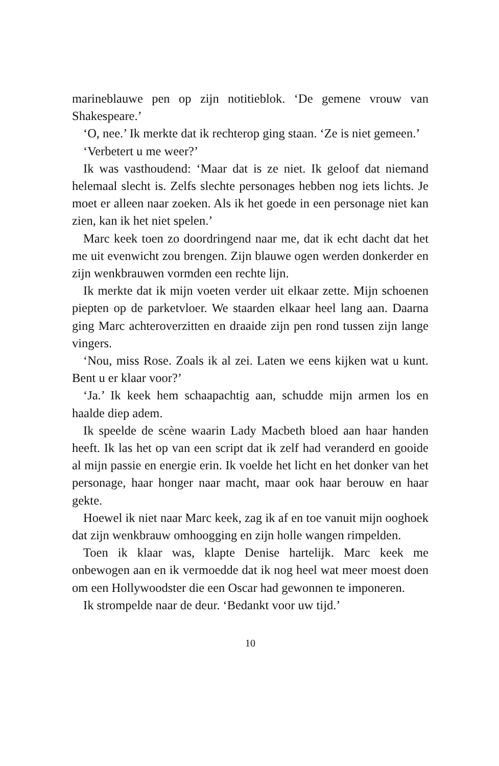marineblauwe pen op zijn notitieblok. ‘De gemene vrouw van Shakespeare.’
‘O, nee.’ Ik merkte dat ik rechterop ging staan. ‘Ze is niet gemeen.’
‘Verbetert u me weer?’
Ik was vasthoudend: ‘Maar dat is ze niet. Ik geloof dat niemand helemaal slecht is. Zelfs slechte personages hebben nog iets lichts. Je moet er alleen naar zoeken. Als ik het goede in een personage niet kan zien, kan ik het niet spelen.’
Marc keek toen zo doordringend naar me, dat ik echt dacht dat het me uit evenwicht zou brengen. Zijn blauwe ogen werden donkerder en zijn wenkbrauwen vormden een rechte lijn.
Ik merkte dat ik mijn voeten verder uit elkaar zette. Mijn schoenen piepten op de parketvloer. We staarden elkaar heel lang aan. Daarna ging Marc achteroverzitten en draaide zijn pen rond tussen zijn lange vingers.
‘Nou, miss Rose. Zoals ik al zei. Laten we eens kijken wat u kunt. Bent u er klaar voor?’
‘Ja.’ Ik keek hem schaapachtig aan, schudde mijn armen los en haalde diep adem.
Ik speelde de scène waarin Lady Macbeth bloed aan haar handen heeft. Ik las het op van een script dat ik zelf had veranderd en gooide al mijn passie en energie erin. Ik voelde het licht en het donker van het personage, haar honger naar macht, maar ook haar berouw en haar gekte.
Hoewel ik niet naar Marc keek, zag ik af en toe vanuit mijn ooghoek dat zijn wenkbrauw omhoogging en zijn holle wangen rimpelden.
Toen ik klaar was, klapte Denise hartelijk. Marc keek me onbewogen aan en ik vermoedde dat ik nog heel wat meer moest doen om een Hollywoodster die een Oscar had gewonnen te imponeren.
Ik strompelde naar de deur. ‘Bedankt voor uw tijd.’
10